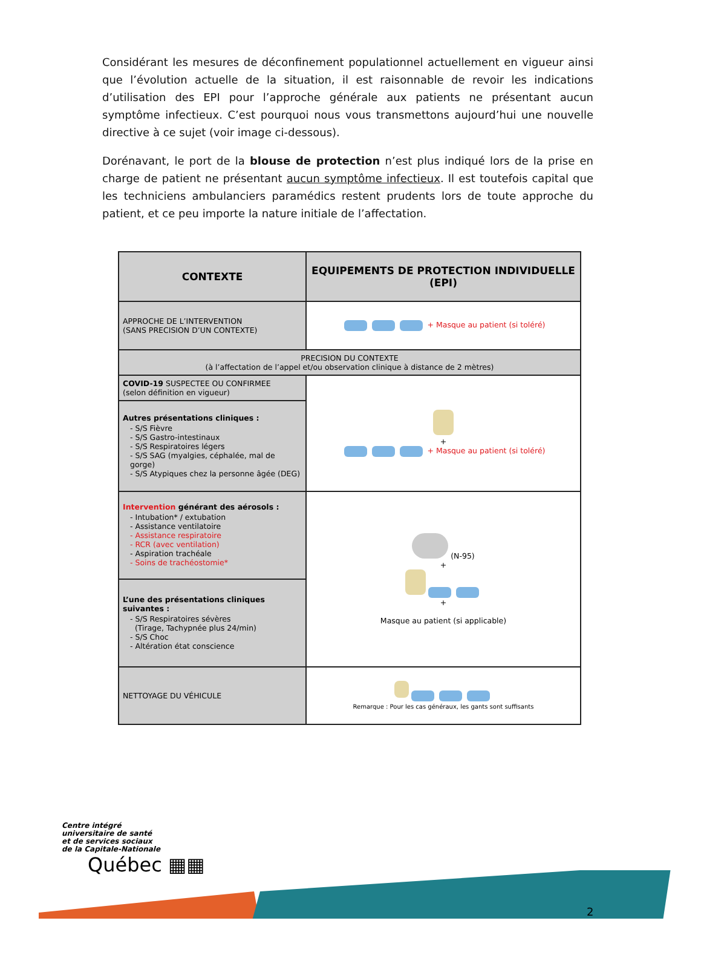Considérant les mesures de déconfinement populationnel actuellement en vigueur ainsi que l’évolution actuelle de la situation, il est raisonnable de revoir les indications d’utilisation des EPI pour l’approche générale aux patients ne présentant aucun symptôme infectieux. C’est pourquoi nous vous transmettons aujourd’hui une nouvelle directive à ce sujet (voir image ci-dessous).
Dorénavant, le port de la blouse de protection n’est plus indiqué lors de la prise en charge de patient ne présentant aucun symptôme infectieux. Il est toutefois capital que les techniciens ambulanciers paramédics restent prudents lors de toute approche du patient, et ce peu importe la nature initiale de l’affectation.
| CONTEXTE | EQUIPEMENTS DE PROTECTION INDIVIDUELLE (EPI) |
| --- | --- |
| APPROCHE DE L’INTERVENTION (SANS PRECISION D’UN CONTEXTE) | + Masque au patient (si toléré) |
| PRECISION DU CONTEXTE (à l’affectation de l’appel et/ou observation clinique à distance de 2 mètres) | |
| COVID-19 SUSPECTEE OU CONFIRMEE (selon définition en vigueur) | + + Masque au patient (si toléré) |
| Autres présentations cliniques : - S/S Fièvre - S/S Gastro-intestinaux - S/S Respiratoires légers - S/S SAG (myalgies, céphalée, mal de gorge) - S/S Atypiques chez la personne âgée (DEG) | |
| Intervention générant des aérosols : - Intubation* / extubation - Assistance ventilatoire - Assistance respiratoire - RCR (avec ventilation) - Aspiration trachéale - Soins de trachéostomie* | (N-95) + + Masque au patient (si applicable) |
| L’une des présentations cliniques suivantes : - S/S Respiratoires sévères (Tirage, Tachypnée plus 24/min) - S/S Choc - Altération état conscience | |
| NETTOYAGE DU VÉHICULE | Remarque : Pour les cas généraux, les gants sont suffisants |
Centre intégré
universitaire de santé
et de services sociaux
de la Capitale-Nationale
Québec ▦▦
2